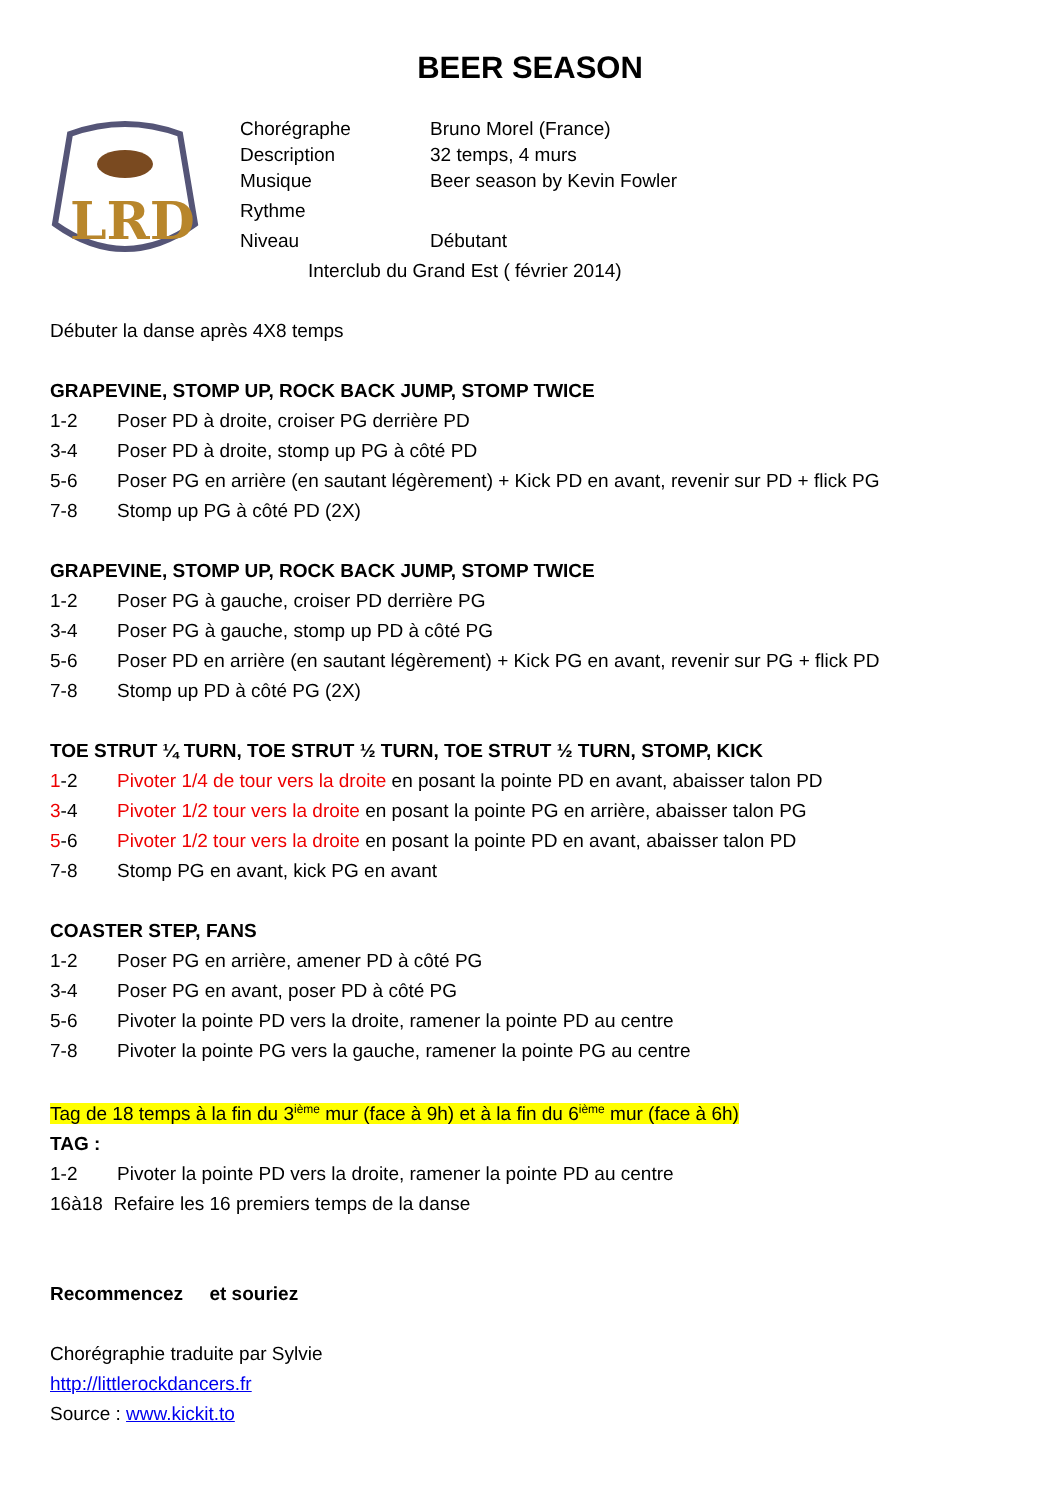BEER SEASON
LRD
Chorégraphe Bruno Morel (France)
Description 32 temps, 4 murs
Musique Beer season by Kevin Fowler
Rythme
Niveau Débutant
Interclub du Grand Est ( février 2014)
Débuter la danse après 4X8 temps
GRAPEVINE, STOMP UP, ROCK BACK JUMP, STOMP TWICE
1-2 Poser PD à droite, croiser PG derrière PD
3-4 Poser PD à droite, stomp up PG à côté PD
5-6 Poser PG en arrière (en sautant légèrement) + Kick PD en avant, revenir sur PD + flick PG
7-8 Stomp up PG à côté PD (2X)
GRAPEVINE, STOMP UP, ROCK BACK JUMP, STOMP TWICE
1-2 Poser PG à gauche, croiser PD derrière PG
3-4 Poser PG à gauche, stomp up PD à côté PG
5-6 Poser PD en arrière (en sautant légèrement) + Kick PG en avant, revenir sur PG + flick PD
7-8 Stomp up PD à côté PG (2X)
TOE STRUT ¼ TURN, TOE STRUT ½ TURN, TOE STRUT ½ TURN, STOMP, KICK
1-2 Pivoter 1/4 de tour vers la droite en posant la pointe PD en avant, abaisser talon PD
3-4 Pivoter 1/2 tour vers la droite en posant la pointe PG en arrière, abaisser talon PG
5-6 Pivoter 1/2 tour vers la droite en posant la pointe PD en avant, abaisser talon PD
7-8 Stomp PG en avant, kick PG en avant
COASTER STEP, FANS
1-2 Poser PG en arrière, amener PD à côté PG
3-4 Poser PG en avant, poser PD à côté PG
5-6 Pivoter la pointe PD vers la droite, ramener la pointe PD au centre
7-8 Pivoter la pointe PG vers la gauche, ramener la pointe PG au centre
Tag de 18 temps à la fin du 3<sup>ième</sup> mur (face à 9h) et à la fin du 6<sup>ième</sup> mur (face à 6h)
TAG :
1-2 Pivoter la pointe PD vers la droite, ramener la pointe PD au centre
16à18 Refaire les 16 premiers temps de la danse
Recommencez et souriez
Chorégraphie traduite par Sylvie
http://littlerockdancers.fr
Source : www.kickit.to